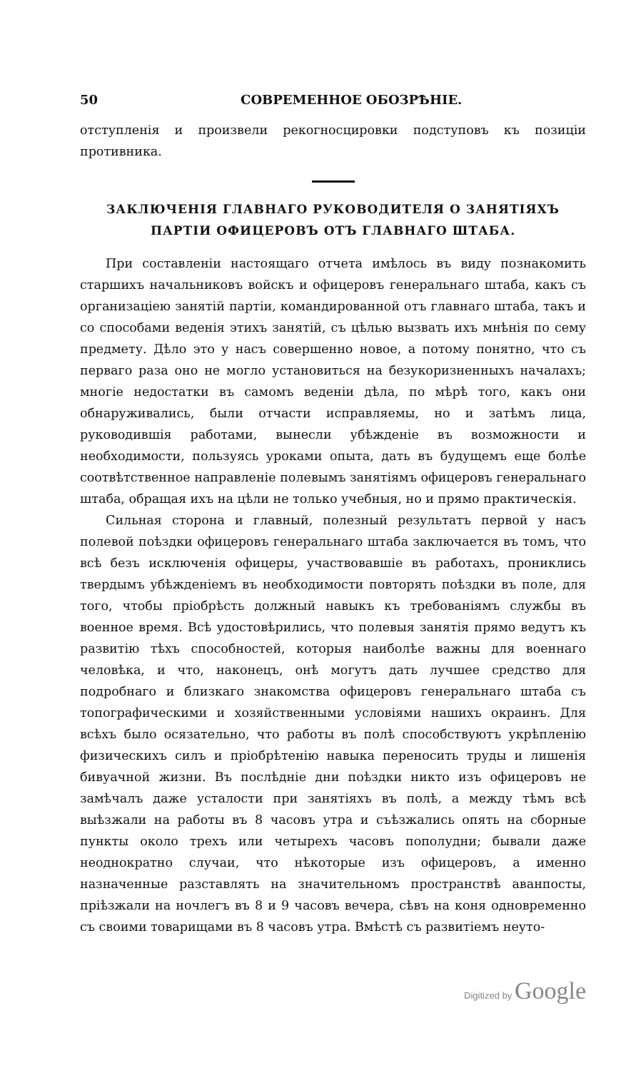50 СОВРЕМЕННОЕ ОБОЗРѢНІЕ.
отступленія и произвели рекогносцировки подступовъ къ позиціи противника.
ЗАКЛЮЧЕНІЯ ГЛАВНАГО РУКОВОДИТЕЛЯ О ЗАНЯТІЯХЪ ПАРТІИ ОФИЦЕРОВЪ ОТЪ ГЛАВНАГО ШТАБА.
При составленіи настоящаго отчета имѣлось въ виду познакомить старшихъ начальниковъ войскъ и офицеровъ генеральнаго штаба, какъ съ организаціею занятій партіи, командированной отъ главнаго штаба, такъ и со способами веденія этихъ занятій, съ цѣлью вызвать ихъ мнѣнія по сему предмету. Дѣло это у насъ совершенно новое, а потому понятно, что съ перваго раза оно не могло установиться на безукоризненныхъ началахъ; многіе недостатки въ самомъ веденіи дѣла, по мѣрѣ того, какъ они обнаруживались, были отчасти исправляемы, но и затѣмъ лица, руководившія работами, вынесли убѣжденіе въ возможности и необходимости, пользуясь уроками опыта, дать въ будущемъ еще болѣе соотвѣтственное направленіе полевымъ занятіямъ офицеровъ генеральнаго штаба, обращая ихъ на цѣли не только учебныя, но и прямо практическія.
Сильная сторона и главный, полезный результатъ первой у насъ полевой поѣздки офицеровъ генеральнаго штаба заключается въ томъ, что всѣ безъ исключенія офицеры, участвовавшіе въ работахъ, прониклись твердымъ убѣжденіемъ въ необходимости повторять поѣздки въ поле, для того, чтобы пріобрѣсть должный навыкъ къ требованіямъ службы въ военное время. Всѣ удостовѣрились, что полевыя занятія прямо ведутъ къ развитію тѣхъ способностей, которыя наиболѣе важны для военнаго человѣка, и что, наконецъ, онѣ могутъ дать лучшее средство для подробнаго и близкаго знакомства офицеровъ генеральнаго штаба съ топографическими и хозяйственными условіями нашихъ окраинъ. Для всѣхъ было осязательно, что работы въ полѣ способствуютъ укрѣпленію физическихъ силъ и пріобрѣтенію навыка переносить труды и лишенія бивуачной жизни. Въ послѣдніе дни поѣздки никто изъ офицеровъ не замѣчалъ даже усталости при занятіяхъ въ полѣ, а между тѣмъ всѣ выѣзжали на работы въ 8 часовъ утра и съѣзжались опять на сборные пункты около трехъ или четырехъ часовъ пополудни; бывали даже неоднократно случаи, что нѣкоторые изъ офицеровъ, а именно назначенные разставлять на значительномъ пространствѣ аванпосты, пріѣзжали на ночлегъ въ 8 и 9 часовъ вечера, сѣвъ на коня одновременно съ своими товарищами въ 8 часовъ утра. Вмѣстѣ съ развитіемъ неуто-
Digitized by Google